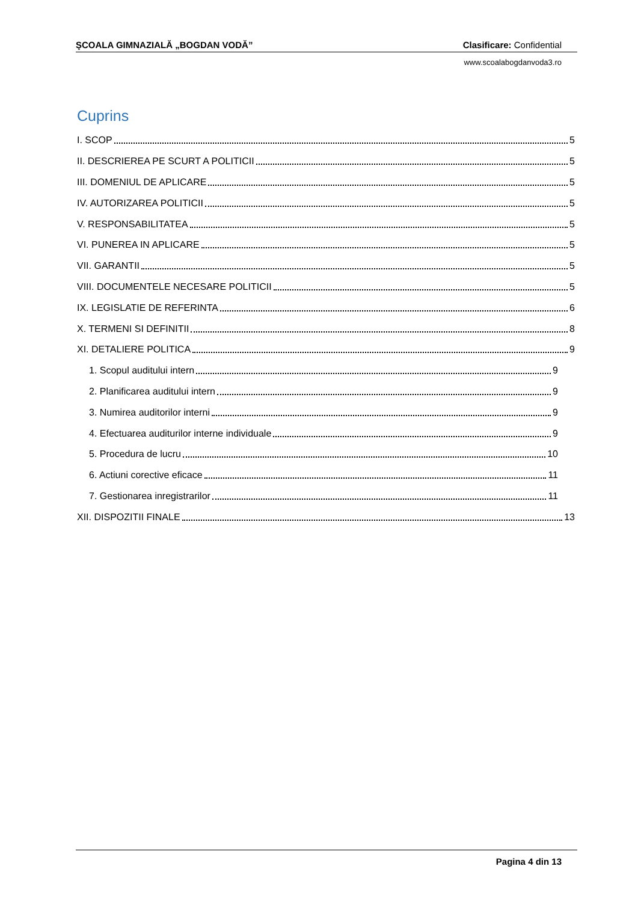ŞCOALA GIMNAZIALĂ „BOGDAN VODĂ” Clasificare: Confidential
www.scoalabogdanvoda3.ro
Cuprins
I. SCOP 5
II. DESCRIEREA PE SCURT A POLITICII 5
III. DOMENIUL DE APLICARE 5
IV. AUTORIZAREA POLITICII 5
V. RESPONSABILITATEA 5
VI. PUNEREA IN APLICARE 5
VII. GARANTII 5
VIII. DOCUMENTELE NECESARE POLITICII 5
IX. LEGISLATIE DE REFERINTA 6
X. TERMENI SI DEFINITII 8
XI. DETALIERE POLITICA 9
1. Scopul auditului intern 9
2. Planificarea auditului intern 9
3. Numirea auditorilor interni 9
4. Efectuarea auditurilor interne individuale 9
5. Procedura de lucru 10
6. Actiuni corective eficace 11
7. Gestionarea inregistrarilor 11
XII. DISPOZITII FINALE 13
Pagina 4 din 13